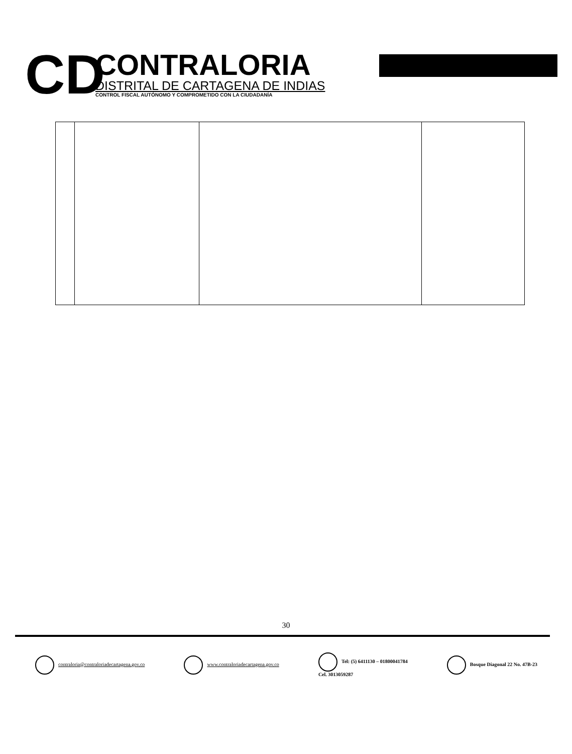CD
CONTRALORIA
DISTRITAL DE CARTAGENA DE INDIAS
CONTROL FISCAL AUTÓNOMO Y COMPROMETIDO CON LA CIUDADANÍA
30
contraloria@contraloriadecartagena.gov.co www.contraloriadecartagena.gov.co Tel: (5) 6411130 – 01800041784
Cel. 3013059287 Bosque Diagonal 22 No. 47B-23